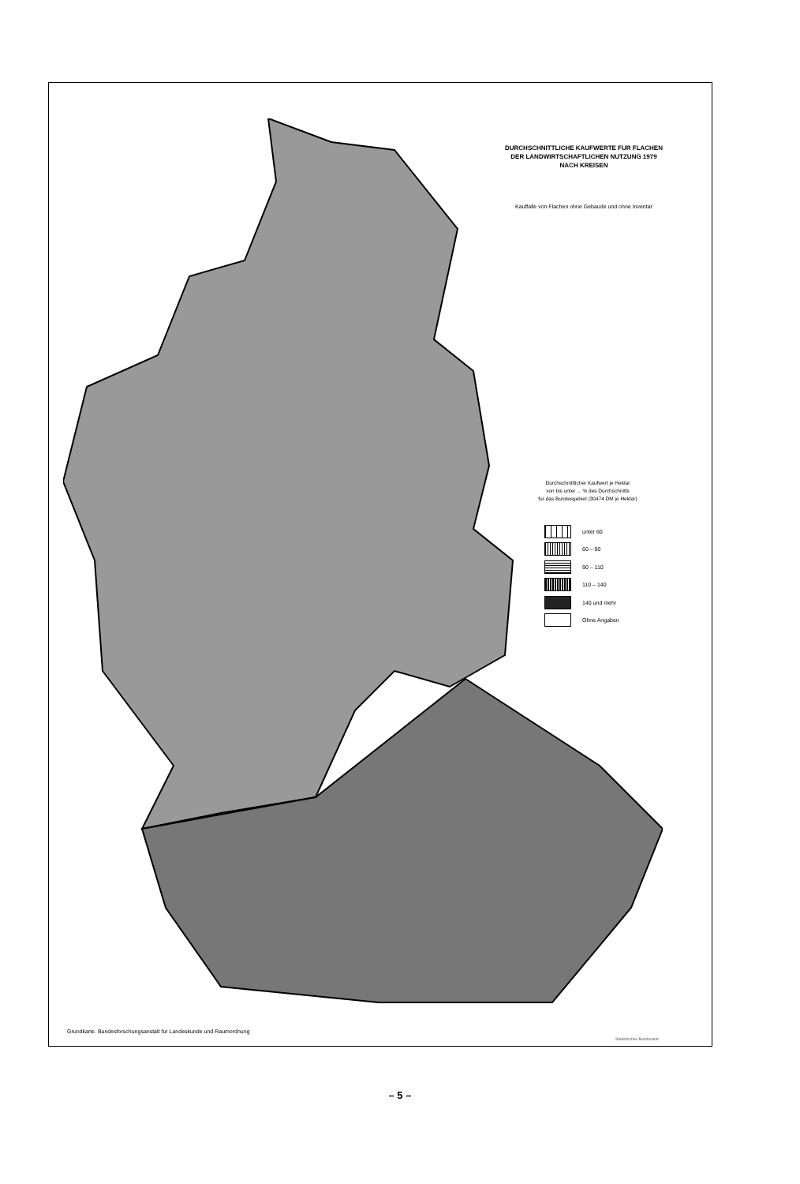DURCHSCHNITTLICHE KAUFWERTE FUR FLACHEN
DER LANDWIRTSCHAFTLICHEN NUTZUNG 1979
NACH KREISEN
Kauffalle von Flachen ohne Gebaude und ohne Inventar
Durchschnittlicher Kaufwert je Hektar
von bis unter ... % des Durchschnitts
fur das Bundesgebiet (30474 DM je Hektar)
unter 60
60 – 90
90 – 110
110 – 140
140 und mehr
Ohne Angaben
Grundkarte. Bundesforschungsanstalt fur Landeskunde und Raumordnung
Statistisches Bundesamt
– 5 –